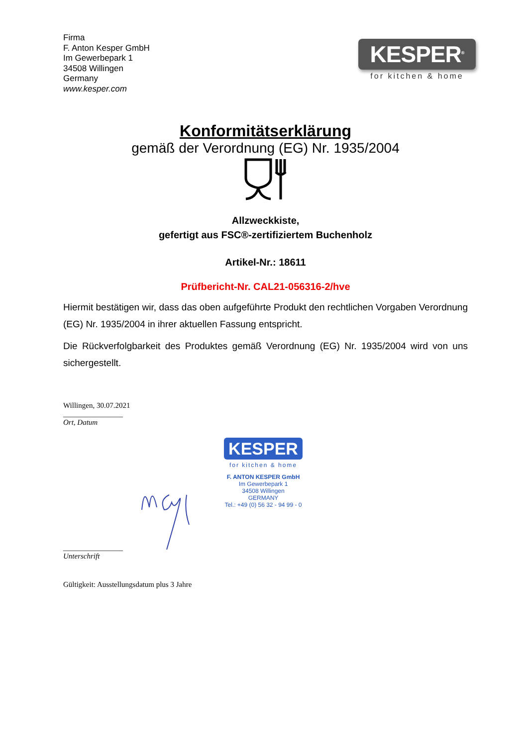Firma
F. Anton Kesper GmbH
Im Gewerbepark 1
34508 Willingen
Germany
www.kesper.com
KESPER<sup>®</sup>
for kitchen & home
Konformitätserklärung
gemäß der Verordnung (EG) Nr. 1935/2004
Allzweckkiste,
gefertigt aus FSC®-zertifiziertem Buchenholz
Artikel-Nr.: 18611
Prüfbericht-Nr. CAL21-056316-2/hve
Hiermit bestätigen wir, dass das oben aufgeführte Produkt den rechtlichen Vorgaben Verordnung (EG) Nr. 1935/2004 in ihrer aktuellen Fassung entspricht.
Die Rückverfolgbarkeit des Produktes gemäß Verordnung (EG) Nr. 1935/2004 wird von uns sichergestellt.
Willingen, 30.07.2021
________________
Ort, Datum
________________
Unterschrift
Gültigkeit: Ausstellungsdatum plus 3 Jahre
KESPER
for kitchen & home
F. ANTON KESPER GmbH
Im Gewerbepark 1
34508 Willingen
GERMANY
Tel.: +49 (0) 56 32 - 94 99 - 0